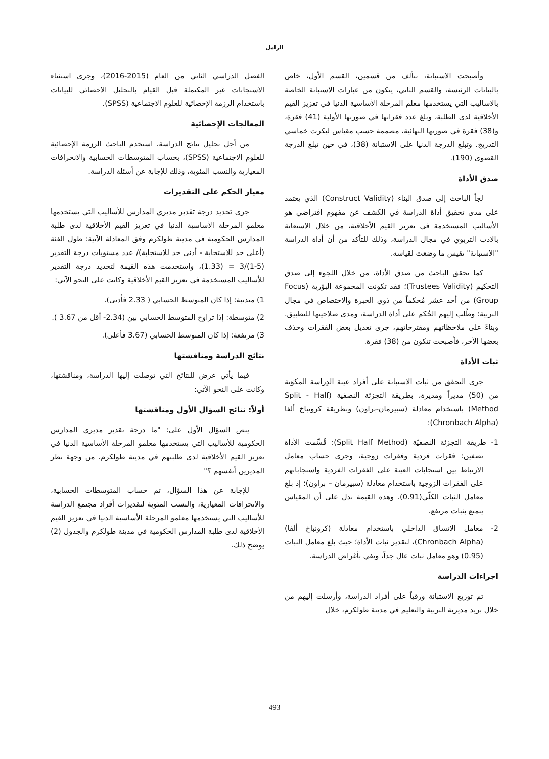الزامل
وأصبحت الاستبانة، تتألف من قسمين، القسم الأول، خاص بالبيانات الرئيسة، والقسم الثاني، يتكون من عبارات الاستبانة الخاصة بالأساليب التي يستخدمها معلم المرحلة الأساسية الدنيا في تعزيز القيم الأخلاقية لدى الطلبة، وبلغ عدد فقراتها في صورتها الأولية (41) فقرة، و(38) فقرة في صورتها النهائية، مصممة حسب مقياس ليكرت خماسي التدريج. وتبلغ الدرجة الدنيا على الاستبانة (38)، في حين تبلغ الدرجة القصوى (190).
صدق الأداة
لجأ الباحث إلى صدق البناء (Construct Validity) الذي يعتمد على مدى تحقيق أداة الدراسة في الكشف عن مفهوم افتراضي هو الأساليب المستخدمة في تعزيز القيم الأخلاقية، من خلال الاستعانة بالأدب التربوي في مجال الدراسة، وذلك للتأكد من أن أداة الدراسة "الاستبانة" تقيس ما وضعت لقياسه.
كما تحقق الباحث من صدق الأداة، من خلال اللجوء إلى صدق التحكيم (Trustees Validity)؛ فقد تكونت المجموعة البؤرية (Focus Group) من أحد عشر مُحكماً من ذوي الخبرة والاختصاص في مجال التربية؛ وطُلب إليهم الحُكم على أداة الدراسة، ومدى صلاحيتها للتطبيق. وبناءً على ملاحظاتهم ومقترحاتهم، جرى تعديل بعض الفقرات وحذف بعضها الآخر، فأصبحت تتكون من (38) فقرة.
ثبات الأداة
جرى التحقق من ثبات الاستبانة على أفراد عينة الدِراسة المكوَنة من (50) مديراً ومديرة، بطريقة التجزئة النصفية (Split - Half Method) باستخدام معادلة (سبيرمان-براون) وبطريقة كرونباخ ألفا (Chronbach Alpha):
1- طريقة التجزئة النصفيّة (Split Half Method): قُسِّمت الأداة نصفين: فقرات فردية وفقرات زوجية، وجرى حساب معامل الارتباط بين استجابات العينة على الفقرات الفردية واستجاباتهم على الفقرات الزوجية باستخدام معادلة (سبيرمان – براون)؛ إذ بلغ معامل الثبات الكلّي(0.91). وهذه القيمة تدل على أن المقياس يتمتع بثبات مرتفع.
2- معامل الاتساق الداخلي باستخدام معادلة (كرونباخ ألفا) (Chronbach Alpha)، لتقدير ثبات الأداة؛ حيث بلغ معامل الثبات (0.95) وهو معامل ثبات عال جداً، ويفي بأغراض الدراسة.
اجراءات الدراسة
تم توزيع الاستبانة ورقياً على أفراد الدراسة، وأرسلت إليهم من خلال بريد مديرية التربية والتعليم في مدينة طولكرم، خلال
الفصل الدراسي الثاني من العام (2015-2016)، وجرى استثناء الاستجابات غير المكتملة قبل القيام بالتحليل الاحصائي للبيانات باستخدام الرزمة الإحصائية للعلوم الاجتماعية (SPSS).
المعالجات الإحصائية
من أجل تحليل نتائج الدراسة، استخدم الباحث الرزمة الإحصائية للعلوم الاجتماعية (SPSS)، بحساب المتوسطات الحسابية والانحرافات المعيارية والنسب المئوية، وذلك للإجابة عن أسئلة الدراسة.
معيار الحكم على التقديرات
جرى تحديد درجة تقدير مديري المدارس للأساليب التي يستخدمها معلمو المرحلة الأساسية الدنيا في تعزيز القيم الأخلاقية لدى طلبة المدارس الحكومية في مدينة طولكرم وفق المعادلة الآتية: طول الفئة (أعلى حد للاستجابة - أدنى حد للاستجابة)/ عدد مستويات درجة التقدير (5-1)/3 = (1.33)، واستخدمت هذه القيمة لتحديد درجة التقدير للأساليب المستخدمة في تعزيز القيم الأخلاقية وكانت على النحو الآتي:
1) متدنية: إذا كان المتوسط الحسابي ( 2.33 فأدنى).
2) متوسطة: إذا تراوح المتوسط الحسابي بين (2.34- أقل من 3.67 ).
3) مرتفعة: إذا كان المتوسط الحسابي (3.67 فأعلى).
نتائج الدراسة ومناقشتها
فيما يأتي عرض للنتائج التي توصلت إليها الدراسة، ومناقشتها، وكانت على النحو الآتي:
أولاً: نتائج السؤال الأول ومناقشتها
ينص السؤال الأول على: "ما درجة تقدير مديري المدارس الحكومية للأساليب التي يستخدمها معلمو المرحلة الأساسية الدنيا في تعزيز القيم الأخلاقية لدى طلبتهم في مدينة طولكرم، من وجهة نظر المديرين أنفسهم ؟"
للإجابة عن هذا السؤال، تم حساب المتوسطات الحسابية، والانحرافات المعيارية، والنسب المئوية لتقديرات أفراد مجتمع الدراسة للأساليب التي يستخدمها معلمو المرحلة الأساسية الدنيا في تعزيز القيم الأخلاقية لدى طلبة المدارس الحكومية في مدينة طولكرم والجدول (2) يوضح ذلك.
493